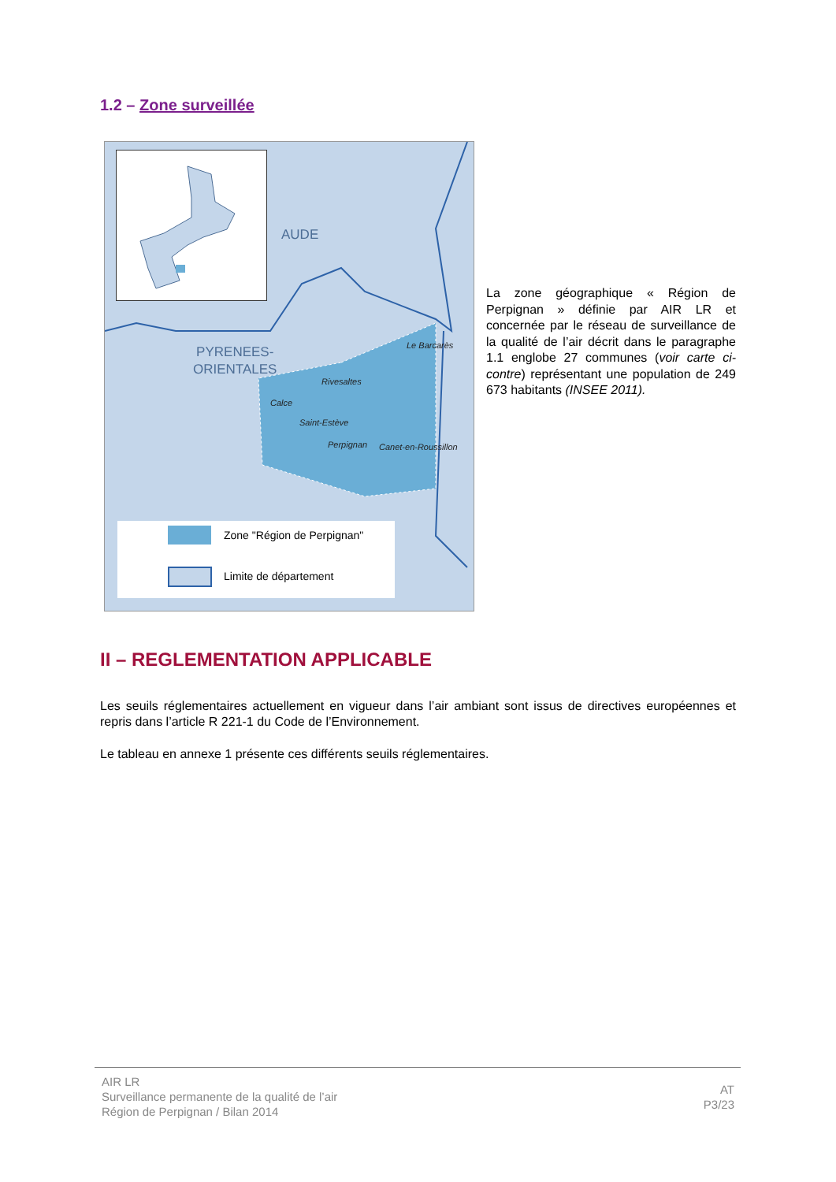1.2 – Zone surveillée
AUDE
PYRENEES-
ORIENTALES
Le Barcarès
Rivesaltes
Calce
Saint-Estève
Perpignan Canet-en-Roussillon
Zone "Région de Perpignan"
Limite de département
La zone géographique « Région de Perpignan » définie par AIR LR et concernée par le réseau de surveillance de la qualité de l’air décrit dans le paragraphe 1.1 englobe 27 communes (voir carte ci-contre) représentant une population de 249 673 habitants (INSEE 2011).
II – REGLEMENTATION APPLICABLE
Les seuils réglementaires actuellement en vigueur dans l’air ambiant sont issus de directives européennes et repris dans l’article R 221-1 du Code de l’Environnement.
Le tableau en annexe 1 présente ces différents seuils réglementaires.
AIR LR
Surveillance permanente de la qualité de l’air
Région de Perpignan / Bilan 2014
AT
P3/23